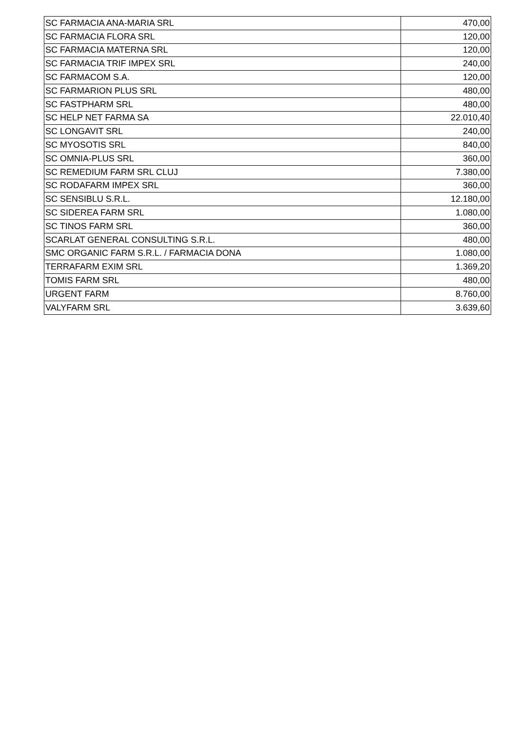| SC FARMACIA ANA-MARIA SRL | 470,00 |
| SC FARMACIA FLORA SRL | 120,00 |
| SC FARMACIA MATERNA SRL | 120,00 |
| SC FARMACIA TRIF IMPEX SRL | 240,00 |
| SC FARMACOM S.A. | 120,00 |
| SC FARMARION PLUS SRL | 480,00 |
| SC FASTPHARM SRL | 480,00 |
| SC HELP NET FARMA SA | 22.010,40 |
| SC LONGAVIT SRL | 240,00 |
| SC MYOSOTIS SRL | 840,00 |
| SC OMNIA-PLUS SRL | 360,00 |
| SC REMEDIUM FARM SRL CLUJ | 7.380,00 |
| SC RODAFARM IMPEX SRL | 360,00 |
| SC SENSIBLU S.R.L. | 12.180,00 |
| SC SIDEREA FARM SRL | 1.080,00 |
| SC TINOS FARM SRL | 360,00 |
| SCARLAT GENERAL CONSULTING S.R.L. | 480,00 |
| SMC ORGANIC FARM S.R.L. / FARMACIA DONA | 1.080,00 |
| TERRAFARM EXIM SRL | 1.369,20 |
| TOMIS FARM SRL | 480,00 |
| URGENT FARM | 8.760,00 |
| VALYFARM SRL | 3.639,60 |